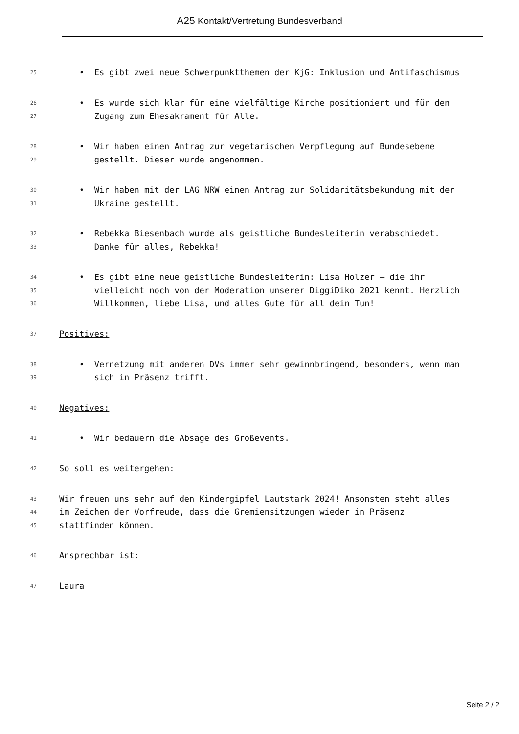A25 Kontakt/Vertretung Bundesverband
25 • Es gibt zwei neue Schwerpunktthemen der KjG: Inklusion und Antifaschismus
26 • Es wurde sich klar für eine vielfältige Kirche positioniert und für den
27 Zugang zum Ehesakrament für Alle.
28 • Wir haben einen Antrag zur vegetarischen Verpflegung auf Bundesebene
29 gestellt. Dieser wurde angenommen.
30 • Wir haben mit der LAG NRW einen Antrag zur Solidaritätsbekundung mit der
31 Ukraine gestellt.
32 • Rebekka Biesenbach wurde als geistliche Bundesleiterin verabschiedet.
33 Danke für alles, Rebekka!
34 • Es gibt eine neue geistliche Bundesleiterin: Lisa Holzer – die ihr
35 vielleicht noch von der Moderation unserer DiggiDiko 2021 kennt. Herzlich
36 Willkommen, liebe Lisa, und alles Gute für all dein Tun!
37 Positives:
38 • Vernetzung mit anderen DVs immer sehr gewinnbringend, besonders, wenn man
39 sich in Präsenz trifft.
40 Negatives:
41 • Wir bedauern die Absage des Großevents.
42 So soll es weitergehen:
43 Wir freuen uns sehr auf den Kindergipfel Lautstark 2024! Ansonsten steht alles
44 im Zeichen der Vorfreude, dass die Gremiensitzungen wieder in Präsenz
45 stattfinden können.
46 Ansprechbar ist:
47 Laura
Seite 2 / 2